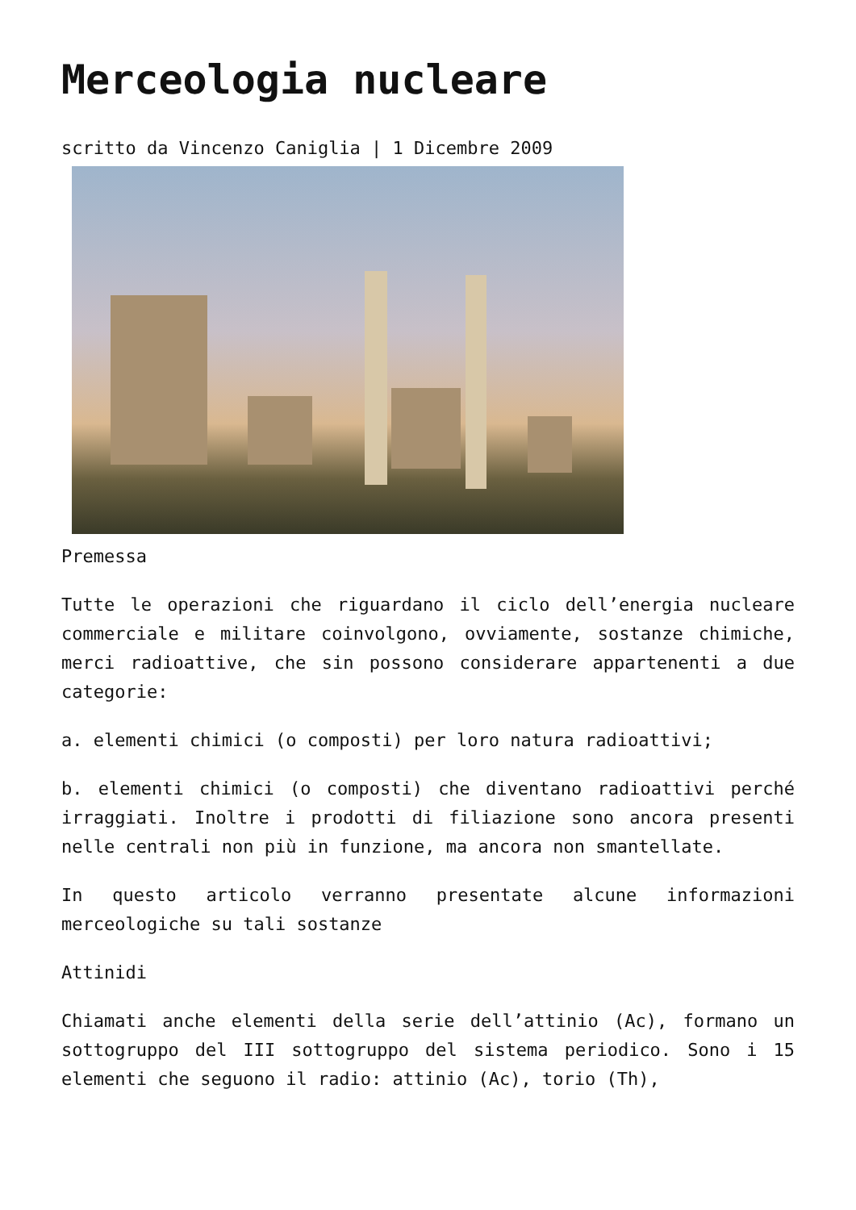Merceologia nucleare
scritto da Vincenzo Caniglia | 1 Dicembre 2009
Premessa
Tutte le operazioni che riguardano il ciclo dell’energia nucleare commerciale e militare coinvolgono, ovviamente, sostanze chimiche, merci radioattive, che sin possono considerare appartenenti a due categorie:
a. elementi chimici (o composti) per loro natura radioattivi;
b. elementi chimici (o composti) che diventano radioattivi perché irraggiati. Inoltre i prodotti di filiazione sono ancora presenti nelle centrali non più in funzione, ma ancora non smantellate.
In questo articolo verranno presentate alcune informazioni merceologiche su tali sostanze
Attinidi
Chiamati anche elementi della serie dell’attinio (Ac), formano un sottogruppo del III sottogruppo del sistema periodico. Sono i 15 elementi che seguono il radio: attinio (Ac), torio (Th),